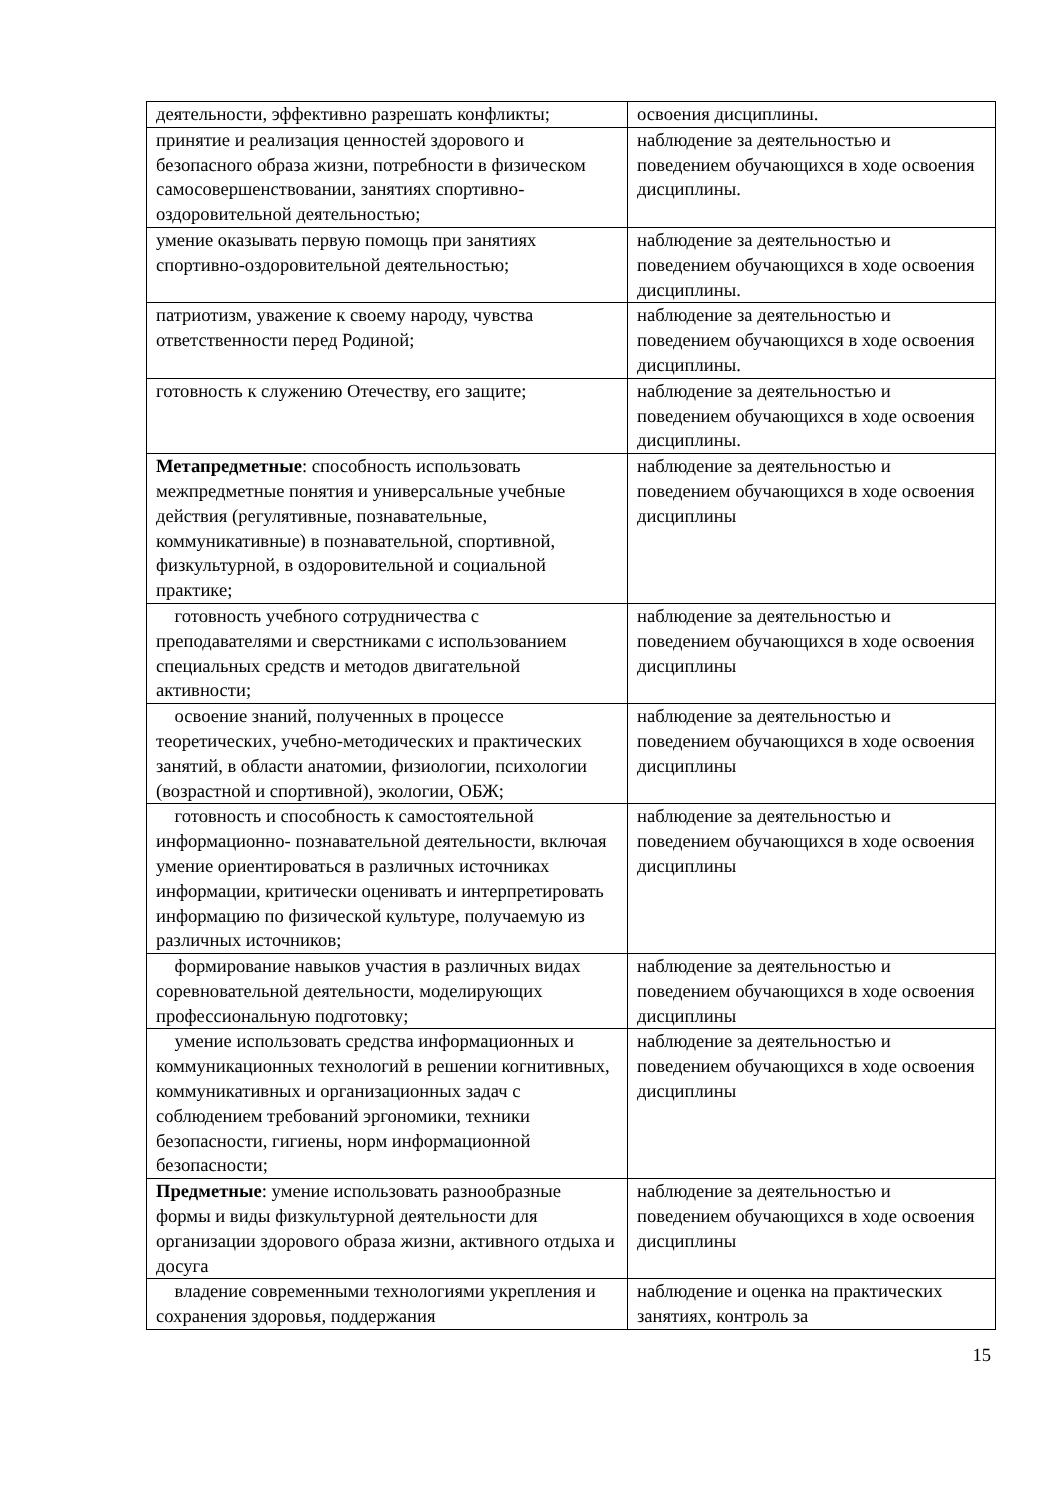| деятельности, эффективно разрешать конфликты; | освоения дисциплины. |
| принятие и реализация ценностей здорового и безопасного образа жизни, потребности в физическом самосовершенствовании, занятиях спортивно- оздоровительной деятельностью; | наблюдение за деятельностью и поведением обучающихся в ходе освоения дисциплины. |
| умение оказывать первую помощь при занятиях спортивно-оздоровительной деятельностью; | наблюдение за деятельностью и поведением обучающихся в ходе освоения дисциплины. |
| патриотизм, уважение к своему народу, чувства ответственности перед Родиной; | наблюдение за деятельностью и поведением обучающихся в ходе освоения дисциплины. |
| готовность к служению Отечеству, его защите; | наблюдение за деятельностью и поведением обучающихся в ходе освоения дисциплины. |
| Метапредметные : способность использовать межпредметные понятия и универсальные учебные действия (регулятивные, познавательные, коммуникативные) в познавательной, спортивной, физкультурной, в оздоровительной и социальной практике; | наблюдение за деятельностью и поведением обучающихся в ходе освоения дисциплины |
| готовность учебного сотрудничества с преподавателями и сверстниками с использованием специальных средств и методов двигательной активности; | наблюдение за деятельностью и поведением обучающихся в ходе освоения дисциплины |
| освоение знаний, полученных в процессе теоретических, учебно-методических и практических занятий, в области анатомии, физиологии, психологии (возрастной и спортивной), экологии, ОБЖ; | наблюдение за деятельностью и поведением обучающихся в ходе освоения дисциплины |
| готовность и способность к самостоятельной информационно- познавательной деятельности, включая умение ориентироваться в различных источниках информации, критически оценивать и интерпретировать информацию по физической культуре, получаемую из различных источников; | наблюдение за деятельностью и поведением обучающихся в ходе освоения дисциплины |
| формирование навыков участия в различных видах соревновательной деятельности, моделирующих профессиональную подготовку; | наблюдение за деятельностью и поведением обучающихся в ходе освоения дисциплины |
| умение использовать средства информационных и коммуникационных технологий в решении когнитивных, коммуникативных и организационных задач с соблюдением требований эргономики, техники безопасности, гигиены, норм информационной безопасности; | наблюдение за деятельностью и поведением обучающихся в ходе освоения дисциплины |
| Предметные : умение использовать разнообразные формы и виды физкультурной деятельности для организации здорового образа жизни, активного отдыха и досуга | наблюдение за деятельностью и поведением обучающихся в ходе освоения дисциплины |
| владение современными технологиями укрепления и сохранения здоровья, поддержания | наблюдение и оценка на практических занятиях, контроль за |
15